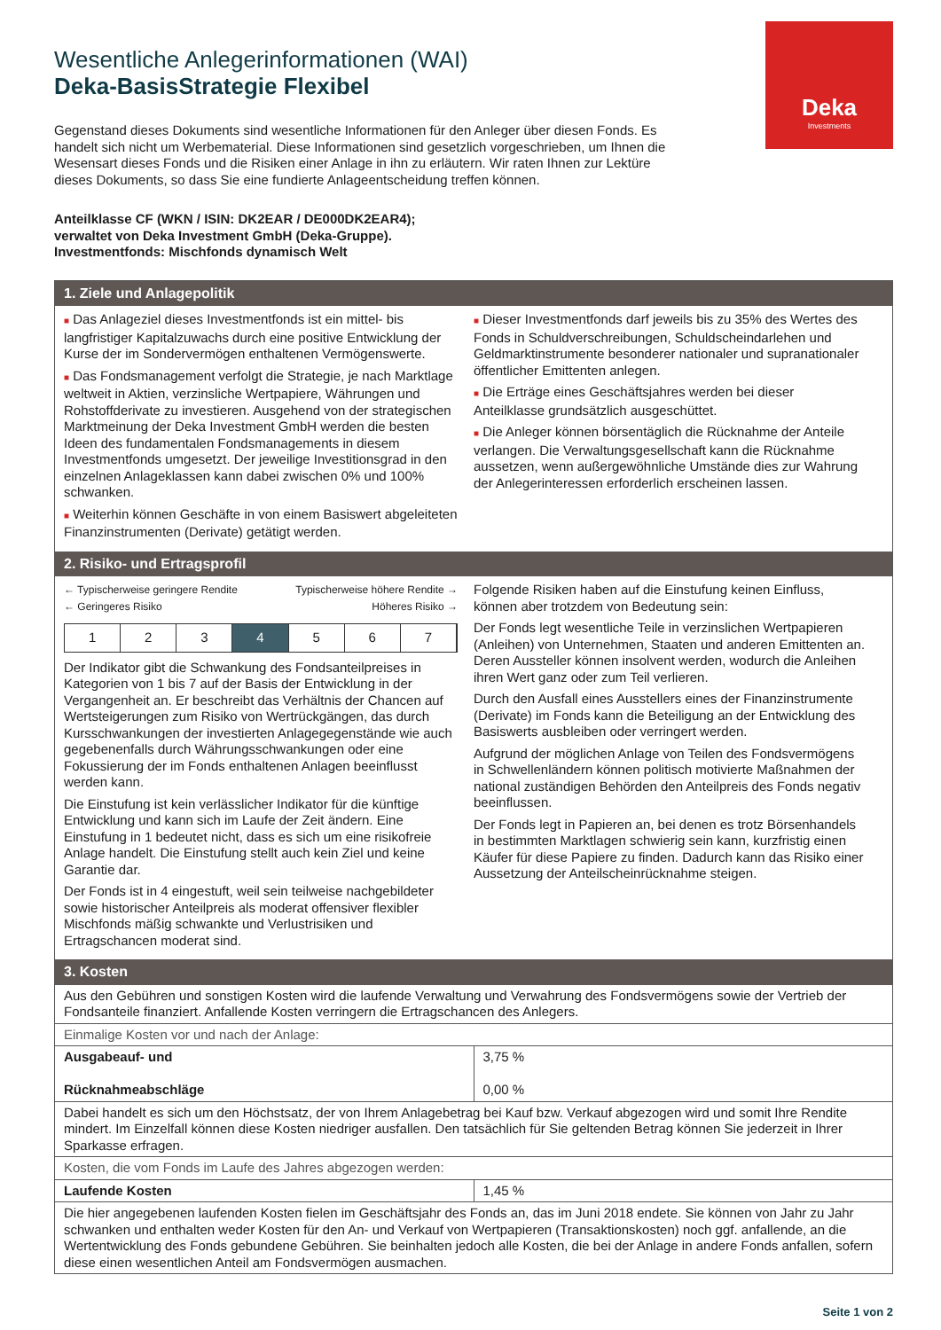Deka
Investments
Wesentliche Anlegerinformationen (WAI)
Deka-BasisStrategie Flexibel
Gegenstand dieses Dokuments sind wesentliche Informationen für den Anleger über diesen Fonds. Es handelt sich nicht um Werbematerial. Diese Informationen sind gesetzlich vorgeschrieben, um Ihnen die Wesensart dieses Fonds und die Risiken einer Anlage in ihn zu erläutern. Wir raten Ihnen zur Lektüre dieses Dokuments, so dass Sie eine fundierte Anlageentscheidung treffen können.
Anteilklasse CF (WKN / ISIN: DK2EAR / DE000DK2EAR4);
verwaltet von Deka Investment GmbH (Deka-Gruppe).
Investmentfonds: Mischfonds dynamisch Welt
1. Ziele und Anlagepolitik
■ Das Anlageziel dieses Investmentfonds ist ein mittel- bis langfristiger Kapitalzuwachs durch eine positive Entwicklung der Kurse der im Sondervermögen enthaltenen Vermögenswerte.
■ Das Fondsmanagement verfolgt die Strategie, je nach Marktlage weltweit in Aktien, verzinsliche Wertpapiere, Währungen und Rohstoffderivate zu investieren. Ausgehend von der strategischen Marktmeinung der Deka Investment GmbH werden die besten Ideen des fundamentalen Fondsmanagements in diesem Investmentfonds umgesetzt. Der jeweilige Investitionsgrad in den einzelnen Anlageklassen kann dabei zwischen 0% und 100% schwanken.
■ Weiterhin können Geschäfte in von einem Basiswert abgeleiteten Finanzinstrumenten (Derivate) getätigt werden.
■ Dieser Investmentfonds darf jeweils bis zu 35% des Wertes des Fonds in Schuldverschreibungen, Schuldscheindarlehen und Geldmarktinstrumente besonderer nationaler und supranationaler öffentlicher Emittenten anlegen.
■ Die Erträge eines Geschäftsjahres werden bei dieser Anteilklasse grundsätzlich ausgeschüttet.
■ Die Anleger können börsentäglich die Rücknahme der Anteile verlangen. Die Verwaltungsgesellschaft kann die Rücknahme aussetzen, wenn außergewöhnliche Umstände dies zur Wahrung der Anlegerinteressen erforderlich erscheinen lassen.
2. Risiko- und Ertragsprofil
← Typischerweise geringere Rendite Typischerweise höhere Rendite →
← Geringeres Risiko Höheres Risiko →
1 2 3 4 5 6 7
Der Indikator gibt die Schwankung des Fondsanteilpreises in Kategorien von 1 bis 7 auf der Basis der Entwicklung in der Vergangenheit an. Er beschreibt das Verhältnis der Chancen auf Wertsteigerungen zum Risiko von Wertrückgängen, das durch Kursschwankungen der investierten Anlagegegenstände wie auch gegebenenfalls durch Währungsschwankungen oder eine Fokussierung der im Fonds enthaltenen Anlagen beeinflusst werden kann.
Die Einstufung ist kein verlässlicher Indikator für die künftige Entwicklung und kann sich im Laufe der Zeit ändern. Eine Einstufung in 1 bedeutet nicht, dass es sich um eine risikofreie Anlage handelt. Die Einstufung stellt auch kein Ziel und keine Garantie dar.
Der Fonds ist in 4 eingestuft, weil sein teilweise nachgebildeter sowie historischer Anteilpreis als moderat offensiver flexibler Mischfonds mäßig schwankte und Verlustrisiken und Ertragschancen moderat sind.
Folgende Risiken haben auf die Einstufung keinen Einfluss, können aber trotzdem von Bedeutung sein:
Der Fonds legt wesentliche Teile in verzinslichen Wertpapieren (Anleihen) von Unternehmen, Staaten und anderen Emittenten an. Deren Aussteller können insolvent werden, wodurch die Anleihen ihren Wert ganz oder zum Teil verlieren.
Durch den Ausfall eines Ausstellers eines der Finanzinstrumente (Derivate) im Fonds kann die Beteiligung an der Entwicklung des Basiswerts ausbleiben oder verringert werden.
Aufgrund der möglichen Anlage von Teilen des Fondsvermögens in Schwellenländern können politisch motivierte Maßnahmen der national zuständigen Behörden den Anteilpreis des Fonds negativ beeinflussen.
Der Fonds legt in Papieren an, bei denen es trotz Börsenhandels in bestimmten Marktlagen schwierig sein kann, kurzfristig einen Käufer für diese Papiere zu finden. Dadurch kann das Risiko einer Aussetzung der Anteilscheinrücknahme steigen.
3. Kosten
| Aus den Gebühren und sonstigen Kosten wird die laufende Verwaltung und Verwahrung des Fondsvermögens sowie der Vertrieb der Fondsanteile finanziert. Anfallende Kosten verringern die Ertragschancen des Anlegers. | |
| Einmalige Kosten vor und nach der Anlage: | |
| Ausgabeauf- und Rücknahmeabschläge | 3,75 % 0,00 % |
| Dabei handelt es sich um den Höchstsatz, der von Ihrem Anlagebetrag bei Kauf bzw. Verkauf abgezogen wird und somit Ihre Rendite mindert. Im Einzelfall können diese Kosten niedriger ausfallen. Den tatsächlich für Sie geltenden Betrag können Sie jederzeit in Ihrer Sparkasse erfragen. | |
| Kosten, die vom Fonds im Laufe des Jahres abgezogen werden: | |
| Laufende Kosten | 1,45 % |
| Die hier angegebenen laufenden Kosten fielen im Geschäftsjahr des Fonds an, das im Juni 2018 endete. Sie können von Jahr zu Jahr schwanken und enthalten weder Kosten für den An- und Verkauf von Wertpapieren (Transaktionskosten) noch ggf. anfallende, an die Wertentwicklung des Fonds gebundene Gebühren. Sie beinhalten jedoch alle Kosten, die bei der Anlage in andere Fonds anfallen, sofern diese einen wesentlichen Anteil am Fondsvermögen ausmachen. | |
Seite 1 von 2